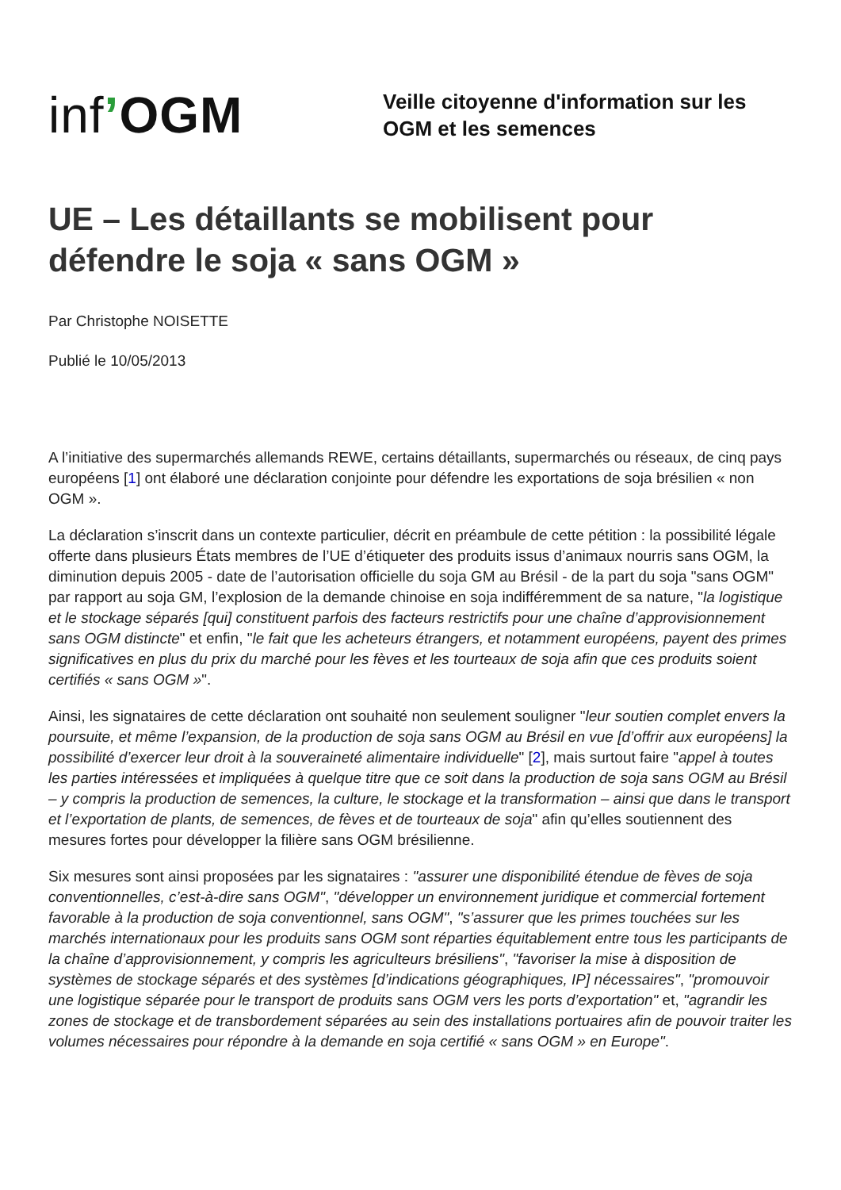inf’OGM
Veille citoyenne d'information sur les
OGM et les semences
UE – Les détaillants se mobilisent pour défendre le soja « sans OGM »
Par Christophe NOISETTE
Publié le 10/05/2013
A l’initiative des supermarchés allemands REWE, certains détaillants, supermarchés ou réseaux, de cinq pays européens [1] ont élaboré une déclaration conjointe pour défendre les exportations de soja brésilien « non OGM ».
La déclaration s’inscrit dans un contexte particulier, décrit en préambule de cette pétition : la possibilité légale offerte dans plusieurs États membres de l’UE d’étiqueter des produits issus d’animaux nourris sans OGM, la diminution depuis 2005 - date de l’autorisation officielle du soja GM au Brésil - de la part du soja "sans OGM" par rapport au soja GM, l’explosion de la demande chinoise en soja indifféremment de sa nature, "la logistique et le stockage séparés [qui] constituent parfois des facteurs restrictifs pour une chaîne d’approvisionnement sans OGM distincte" et enfin, "le fait que les acheteurs étrangers, et notamment européens, payent des primes significatives en plus du prix du marché pour les fèves et les tourteaux de soja afin que ces produits soient certifiés « sans OGM »".
Ainsi, les signataires de cette déclaration ont souhaité non seulement souligner "leur soutien complet envers la poursuite, et même l’expansion, de la production de soja sans OGM au Brésil en vue [d’offrir aux européens] la possibilité d’exercer leur droit à la souveraineté alimentaire individuelle" [2], mais surtout faire "appel à toutes les parties intéressées et impliquées à quelque titre que ce soit dans la production de soja sans OGM au Brésil – y compris la production de semences, la culture, le stockage et la transformation – ainsi que dans le transport et l’exportation de plants, de semences, de fèves et de tourteaux de soja" afin qu’elles soutiennent des mesures fortes pour développer la filière sans OGM brésilienne.
Six mesures sont ainsi proposées par les signataires : "assurer une disponibilité étendue de fèves de soja conventionnelles, c’est-à-dire sans OGM", "développer un environnement juridique et commercial fortement favorable à la production de soja conventionnel, sans OGM", "s’assurer que les primes touchées sur les marchés internationaux pour les produits sans OGM sont réparties équitablement entre tous les participants de la chaîne d’approvisionnement, y compris les agriculteurs brésiliens", "favoriser la mise à disposition de systèmes de stockage séparés et des systèmes [d’indications géographiques, IP] nécessaires", "promouvoir une logistique séparée pour le transport de produits sans OGM vers les ports d’exportation" et, "agrandir les zones de stockage et de transbordement séparées au sein des installations portuaires afin de pouvoir traiter les volumes nécessaires pour répondre à la demande en soja certifié « sans OGM » en Europe".